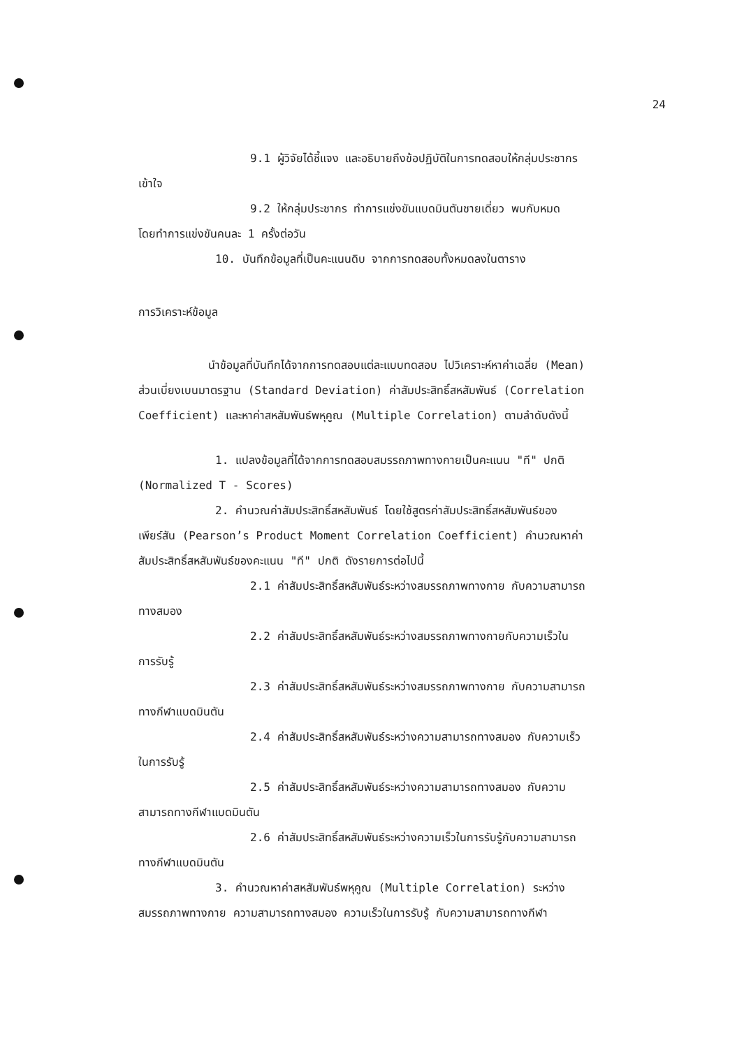24
9.1 ผู้วิจัยได้ชี้แจง และอธิบายถึงข้อปฏิบัติในการทดสอบให้กลุ่มประชากร
เข้าใจ
9.2 ให้กลุ่มประชากร ทำการแข่งขันแบดมินตันชายเดี่ยว พบกับหมด
โดยทำการแข่งขันคนละ 1 ครั้งต่อวัน
10. บันทึกข้อมูลที่เป็นคะแนนดิบ จากการทดสอบทั้งหมดลงในตาราง
การวิเคราะห์ข้อมูล
นำข้อมูลที่บันทึกได้จากการทดสอบแต่ละแบบทดสอบ ไปวิเคราะห์หาค่าเฉลี่ย (Mean)
ส่วนเบี่ยงเบนมาตรฐาน (Standard Deviation) ค่าสัมประสิทธิ์สหสัมพันธ์ (Correlation
Coefficient) และหาค่าสหสัมพันธ์พหุคูณ (Multiple Correlation) ตามลำดับดังนี้
1. แปลงข้อมูลที่ได้จากการทดสอบสมรรถภาพทางกายเป็นคะแนน "ที" ปกติ
(Normalized T - Scores)
2. คำนวณค่าสัมประสิทธิ์สหสัมพันธ์ โดยใช้สูตรค่าสัมประสิทธิ์สหสัมพันธ์ของ
เพียร์สัน (Pearson’s Product Moment Correlation Coefficient) คำนวณหาค่า
สัมประสิทธิ์สหสัมพันธ์ของคะแนน "ที" ปกติ ดังรายการต่อไปนี้
2.1 ค่าสัมประสิทธิ์สหสัมพันธ์ระหว่างสมรรถภาพทางกาย กับความสามารถ
ทางสมอง
2.2 ค่าสัมประสิทธิ์สหสัมพันธ์ระหว่างสมรรถภาพทางกายกับความเร็วใน
การรับรู้
2.3 ค่าสัมประสิทธิ์สหสัมพันธ์ระหว่างสมรรถภาพทางกาย กับความสามารถ
ทางกีฬาแบดมินตัน
2.4 ค่าสัมประสิทธิ์สหสัมพันธ์ระหว่างความสามารถทางสมอง กับความเร็ว
ในการรับรู้
2.5 ค่าสัมประสิทธิ์สหสัมพันธ์ระหว่างความสามารถทางสมอง กับความ
สามารถทางกีฬาแบดมินตัน
2.6 ค่าสัมประสิทธิ์สหสัมพันธ์ระหว่างความเร็วในการรับรู้กับความสามารถ
ทางกีฬาแบดมินตัน
3. คำนวณหาค่าสหสัมพันธ์พหุคูณ (Multiple Correlation) ระหว่าง
สมรรถภาพทางกาย ความสามารถทางสมอง ความเร็วในการรับรู้ กับความสามารถทางกีฬา